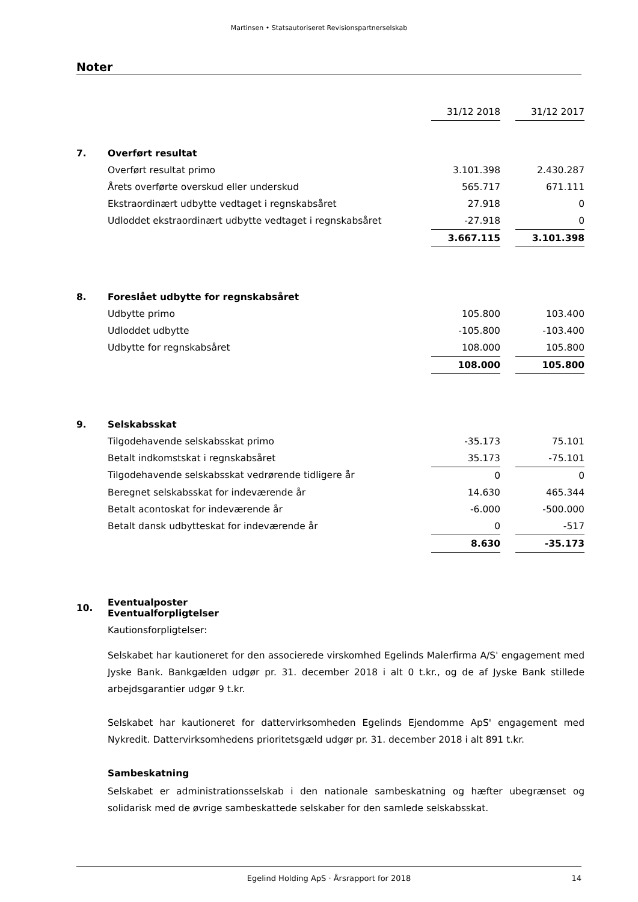Martinsen • Statsautoriseret Revisionspartnerselskab
Noter
| | | 31/12 2018 | | 31/12 2017 |
| 7. | Overført resultat | | | |
| | Overført resultat primo | 3.101.398 | | 2.430.287 |
| | Årets overførte overskud eller underskud | 565.717 | | 671.111 |
| | Ekstraordinært udbytte vedtaget i regnskabsåret | 27.918 | | 0 |
| | Udloddet ekstraordinært udbytte vedtaget i regnskabsåret | -27.918 | | 0 |
| | | 3.667.115 | | 3.101.398 |
| 8. | Foreslået udbytte for regnskabsåret | | | |
| | Udbytte primo | 105.800 | | 103.400 |
| | Udloddet udbytte | -105.800 | | -103.400 |
| | Udbytte for regnskabsåret | 108.000 | | 105.800 |
| | | 108.000 | | 105.800 |
| 9. | Selskabsskat | | | |
| | Tilgodehavende selskabsskat primo | -35.173 | | 75.101 |
| | Betalt indkomstskat i regnskabsåret | 35.173 | | -75.101 |
| | Tilgodehavende selskabsskat vedrørende tidligere år | 0 | | 0 |
| | Beregnet selskabsskat for indeværende år | 14.630 | | 465.344 |
| | Betalt acontoskat for indeværende år | -6.000 | | -500.000 |
| | Betalt dansk udbytteskat for indeværende år | 0 | | -517 |
| | | 8.630 | | -35.173 |
| 10. | Eventualposter Eventualforpligtelser | | | |
Kautionsforpligtelser:
Selskabet har kautioneret for den associerede virskomhed Egelinds Malerfirma A/S' engagement med Jyske Bank. Bankgælden udgør pr. 31. december 2018 i alt 0 t.kr., og de af Jyske Bank stillede arbejdsgarantier udgør 9 t.kr.
Selskabet har kautioneret for dattervirksomheden Egelinds Ejendomme ApS' engagement med Nykredit. Dattervirksomhedens prioritetsgæld udgør pr. 31. december 2018 i alt 891 t.kr.
Sambeskatning
Selskabet er administrationsselskab i den nationale sambeskatning og hæfter ubegrænset og solidarisk med de øvrige sambeskattede selskaber for den samlede selskabsskat.
Egelind Holding ApS · Årsrapport for 2018 14